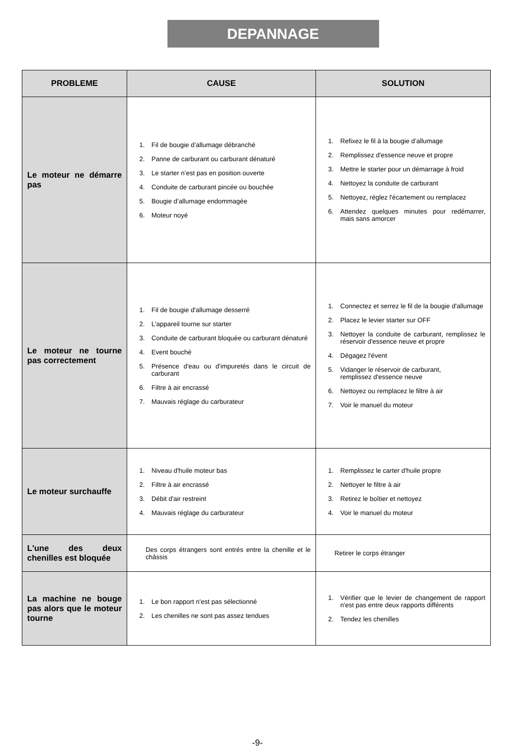DEPANNAGE
| PROBLEME | CAUSE | SOLUTION |
| --- | --- | --- |
| Le moteur ne démarre pas | 1. Fil de bougie d’allumage débranché 2. Panne de carburant ou carburant dénaturé 3. Le starter n’est pas en position ouverte 4. Conduite de carburant pincée ou bouchée 5. Bougie d’allumage endommagée 6. Moteur noyé | 1. Refixez le fil à la bougie d’allumage 2. Remplissez d'essence neuve et propre 3. Mettre le starter pour un démarrage à froid 4. Nettoyez la conduite de carburant 5. Nettoyez, réglez l'écartement ou remplacez 6. Attendez quelques minutes pour redémarrer, mais sans amorcer |
| Le moteur ne tourne pas correctement | 1. Fil de bougie d'allumage desserré 2. L'appareil tourne sur starter 3. Conduite de carburant bloquée ou carburant dénaturé 4. Event bouché 5. Présence d'eau ou d'impuretés dans le circuit de carburant 6. Filtre à air encrassé 7. Mauvais réglage du carburateur | 1. Connectez et serrez le fil de la bougie d'allumage 2. Placez le levier starter sur OFF 3. Nettoyer la conduite de carburant, remplissez le réservoir d'essence neuve et propre 4. Dégagez l'évent 5. Vidanger le réservoir de carburant, remplissez d'essence neuve 6. Nettoyez ou remplacez le filtre à air 7. Voir le manuel du moteur |
| Le moteur surchauffe | 1. Niveau d'huile moteur bas 2. Filtre à air encrassé 3. Débit d'air restreint 4. Mauvais réglage du carburateur | 1. Remplissez le carter d'huile propre 2. Nettoyer le filtre à air 3. Retirez le boîtier et nettoyez 4. Voir le manuel du moteur |
| L'une des deux chenilles est bloquée | Des corps étrangers sont entrés entre la chenille et le châssis | Retirer le corps étranger |
| La machine ne bouge pas alors que le moteur tourne | 1. Le bon rapport n'est pas sélectionné 2. Les chenilles ne sont pas assez tendues | 1. Vérifier que le levier de changement de rapport n'est pas entre deux rapports différents 2. Tendez les chenilles |
-9-